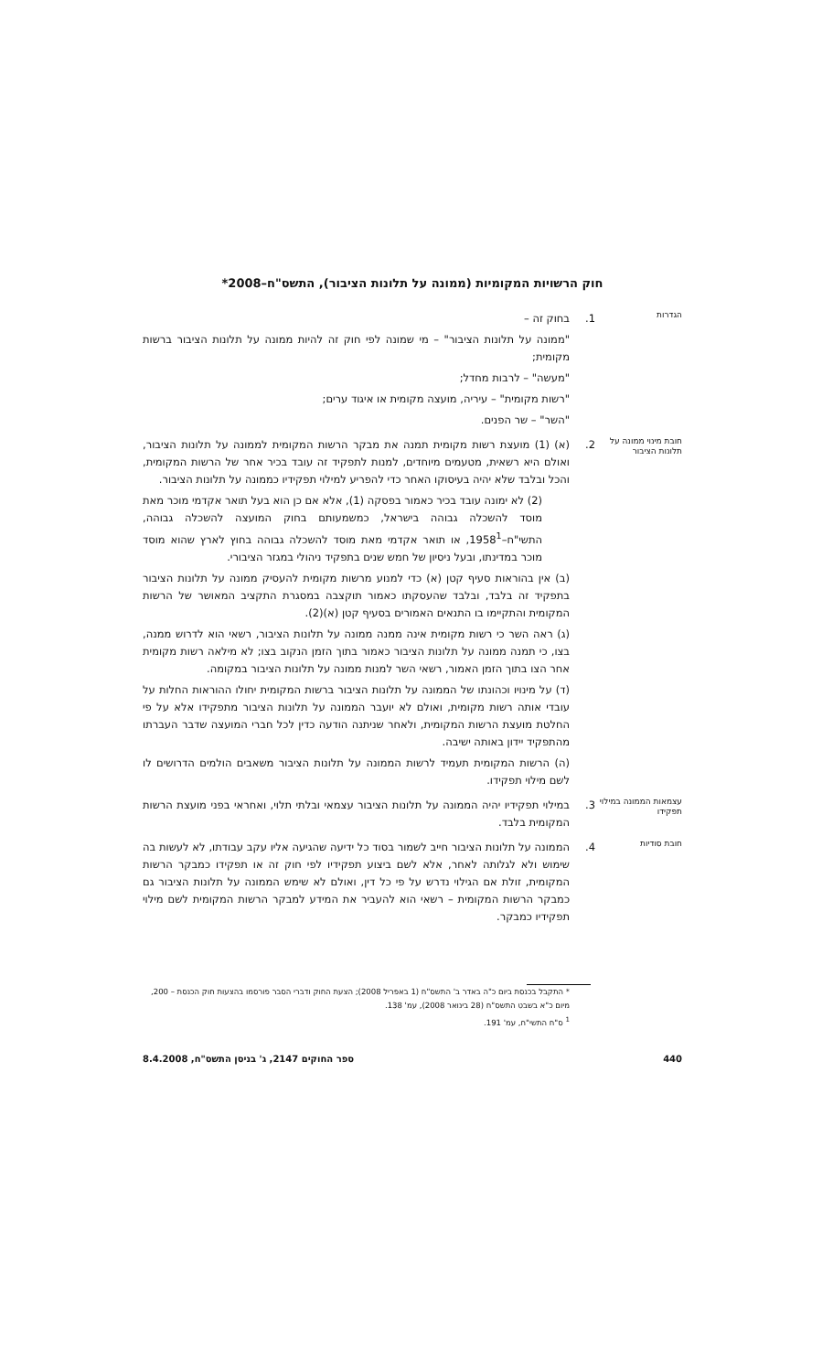חוק הרשויות המקומיות (ממונה על תלונות הציבור), התשס"ח–2008*
הגדרות
1. בחוק זה –
"ממונה על תלונות הציבור" – מי שמונה לפי חוק זה להיות ממונה על תלונות הציבור ברשות מקומית;
"מעשה" – לרבות מחדל;
"רשות מקומית" – עיריה, מועצה מקומית או איגוד ערים;
"השר" – שר הפנים.
חובת מינוי ממונה על תלונות הציבור
2. (א) (1) מועצת רשות מקומית תמנה את מבקר הרשות המקומית לממונה על תלונות הציבור, ואולם היא רשאית, מטעמים מיוחדים, למנות לתפקיד זה עובד בכיר אחר של הרשות המקומית, והכל ובלבד שלא יהיה בעיסוקו האחר כדי להפריע למילוי תפקידיו כממונה על תלונות הציבור.
(2) לא ימונה עובד בכיר כאמור בפסקה (1), אלא אם כן הוא בעל תואר אקדמי מוכר מאת מוסד להשכלה גבוהה בישראל, כמשמעותם בחוק המועצה להשכלה גבוהה, התשי"ח–1958<sup>1</sup>, או תואר אקדמי מאת מוסד להשכלה גבוהה בחוץ לארץ שהוא מוסד מוכר במדינתו, ובעל ניסיון של חמש שנים בתפקיד ניהולי במגזר הציבורי.
(ב) אין בהוראות סעיף קטן (א) כדי למנוע מרשות מקומית להעסיק ממונה על תלונות הציבור בתפקיד זה בלבד, ובלבד שהעסקתו כאמור תוקצבה במסגרת התקציב המאושר של הרשות המקומית והתקיימו בו התנאים האמורים בסעיף קטן (א)(2).
(ג) ראה השר כי רשות מקומית אינה ממנה ממונה על תלונות הציבור, רשאי הוא לדרוש ממנה, בצו, כי תמנה ממונה על תלונות הציבור כאמור בתוך הזמן הנקוב בצו; לא מילאה רשות מקומית אחר הצו בתוך הזמן האמור, רשאי השר למנות ממונה על תלונות הציבור במקומה.
(ד) על מינויו וכהונתו של הממונה על תלונות הציבור ברשות המקומית יחולו ההוראות החלות על עובדי אותה רשות מקומית, ואולם לא יועבר הממונה על תלונות הציבור מתפקידו אלא על פי החלטת מועצת הרשות המקומית, ולאחר שניתנה הודעה כדין לכל חברי המועצה שדבר העברתו מהתפקיד יידון באותה ישיבה.
(ה) הרשות המקומית תעמיד לרשות הממונה על תלונות הציבור משאבים הולמים הדרושים לו לשם מילוי תפקידו.
עצמאות הממונה במילוי תפקידו
3. במילוי תפקידיו יהיה הממונה על תלונות הציבור עצמאי ובלתי תלוי, ואחראי בפני מועצת הרשות המקומית בלבד.
חובת סודיות
4. הממונה על תלונות הציבור חייב לשמור בסוד כל ידיעה שהגיעה אליו עקב עבודתו, לא לעשות בה שימוש ולא לגלותה לאחר, אלא לשם ביצוע תפקידיו לפי חוק זה או תפקידו כמבקר הרשות המקומית, זולת אם הגילוי נדרש על פי כל דין, ואולם לא שימש הממונה על תלונות הציבור גם כמבקר הרשות המקומית – רשאי הוא להעביר את המידע למבקר הרשות המקומית לשם מילוי תפקידיו כמבקר.
* התקבל בכנסת ביום כ"ה באדר ב' התשס"ח (1 באפריל 2008); הצעת החוק ודברי הסבר פורסמו בהצעות חוק הכנסת – 200, מיום כ"א בשבט התשס"ח (28 בינואר 2008), עמ' 138.
<sup>1</sup> ס"ח התשי"ח, עמ' 191.
440 ספר החוקים 2147, ג' בניסן התשס"ח, 8.4.2008